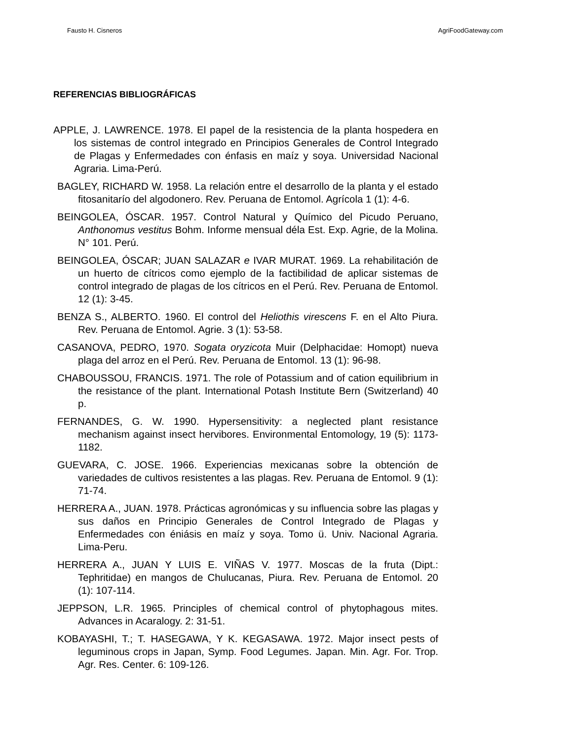Fausto H. Cisneros AgriFoodGateway.com
REFERENCIAS BIBLIOGRÁFICAS
APPLE, J. LAWRENCE. 1978. El papel de la resistencia de la planta hospedera en los sistemas de control integrado en Principios Generales de Control Integrado de Plagas y Enfermedades con énfasis en maíz y soya. Universidad Nacional Agraria. Lima-Perú.
BAGLEY, RICHARD W. 1958. La relación entre el desarrollo de la planta y el estado fitosanitarío del algodonero. Rev. Peruana de Entomol. Agrícola 1 (1): 4-6.
BEINGOLEA, ÓSCAR. 1957. Control Natural y Químico del Picudo Peruano, Anthonomus vestitus Bohm. Informe mensual déla Est. Exp. Agrie, de la Molina. N° 101. Perú.
BEINGOLEA, ÓSCAR; JUAN SALAZAR e IVAR MURAT. 1969. La rehabilitación de un huerto de cítricos como ejemplo de la factibilidad de aplicar sistemas de control integrado de plagas de los cítricos en el Perú. Rev. Peruana de Entomol. 12 (1): 3-45.
BENZA S., ALBERTO. 1960. El control del Heliothis virescens F. en el Alto Piura. Rev. Peruana de Entomol. Agrie. 3 (1): 53-58.
CASANOVA, PEDRO, 1970. Sogata oryzicota Muir (Delphacidae: Homopt) nueva plaga del arroz en el Perú. Rev. Peruana de Entomol. 13 (1): 96-98.
CHABOUSSOU, FRANCIS. 1971. The role of Potassium and of cation equilibrium in the resistance of the plant. International Potash Institute Bern (Switzerland) 40 p.
FERNANDES, G. W. 1990. Hypersensitivity: a neglected plant resistance mechanism against insect hervibores. Environmental Entomology, 19 (5): 1173-1182.
GUEVARA, C. JOSE. 1966. Experiencias mexicanas sobre la obtención de variedades de cultivos resistentes a las plagas. Rev. Peruana de Entomol. 9 (1): 71-74.
HERRERA A., JUAN. 1978. Prácticas agronómicas y su influencia sobre las plagas y sus daños en Principio Generales de Control Integrado de Plagas y Enfermedades con éniásis en maíz y soya. Tomo ü. Univ. Nacional Agraria. Lima-Peru.
HERRERA A., JUAN Y LUIS E. VIÑAS V. 1977. Moscas de la fruta (Dipt.: Tephritidae) en mangos de Chulucanas, Piura. Rev. Peruana de Entomol. 20 (1): 107-114.
JEPPSON, L.R. 1965. Principles of chemical control of phytophagous mites. Advances in Acaralogy. 2: 31-51.
KOBAYASHI, T.; T. HASEGAWA, Y K. KEGASAWA. 1972. Major insect pests of leguminous crops in Japan, Symp. Food Legumes. Japan. Min. Agr. For. Trop. Agr. Res. Center. 6: 109-126.